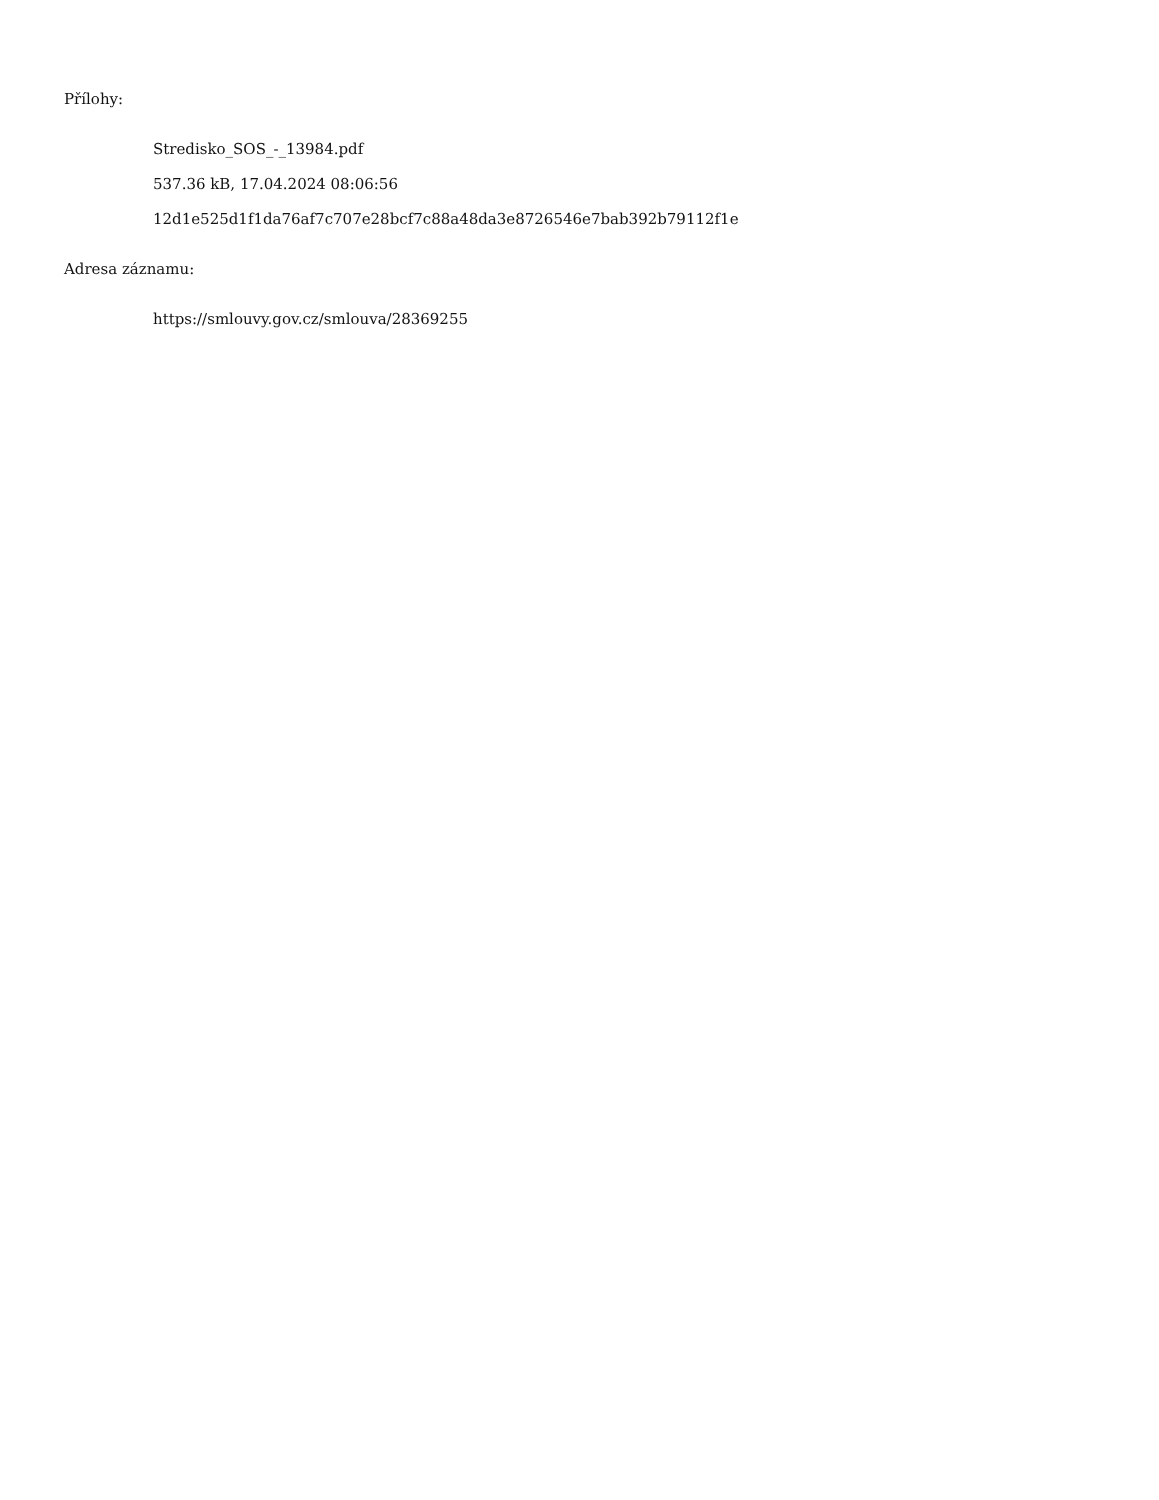Přílohy:
Stredisko_SOS_-_13984.pdf
537.36 kB, 17.04.2024 08:06:56
12d1e525d1f1da76af7c707e28bcf7c88a48da3e8726546e7bab392b79112f1e
Adresa záznamu:
https://smlouvy.gov.cz/smlouva/28369255